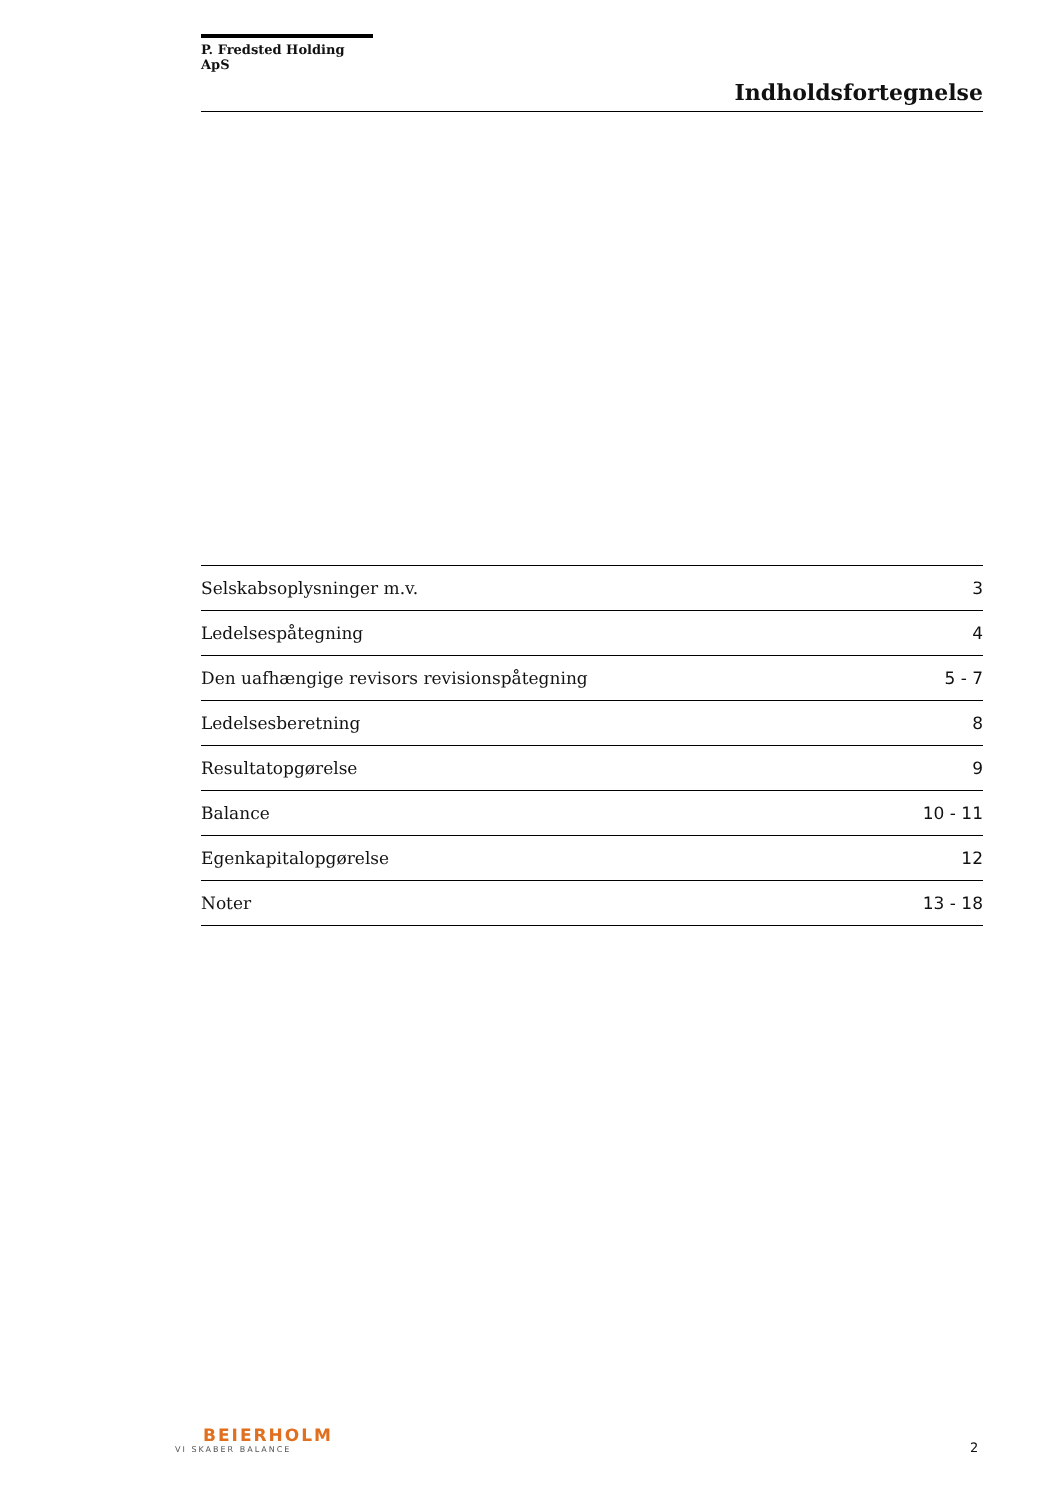P. Fredsted Holding ApS
Indholdsfortegnelse
| Selskabsoplysninger m.v. | 3 |
| Ledelsespåtegning | 4 |
| Den uafhængige revisors revisionspåtegning | 5 - 7 |
| Ledelsesberetning | 8 |
| Resultatopgørelse | 9 |
| Balance | 10 - 11 |
| Egenkapitalopgørelse | 12 |
| Noter | 13 - 18 |
BEIERHOLM
VI SKABER BALANCE
2